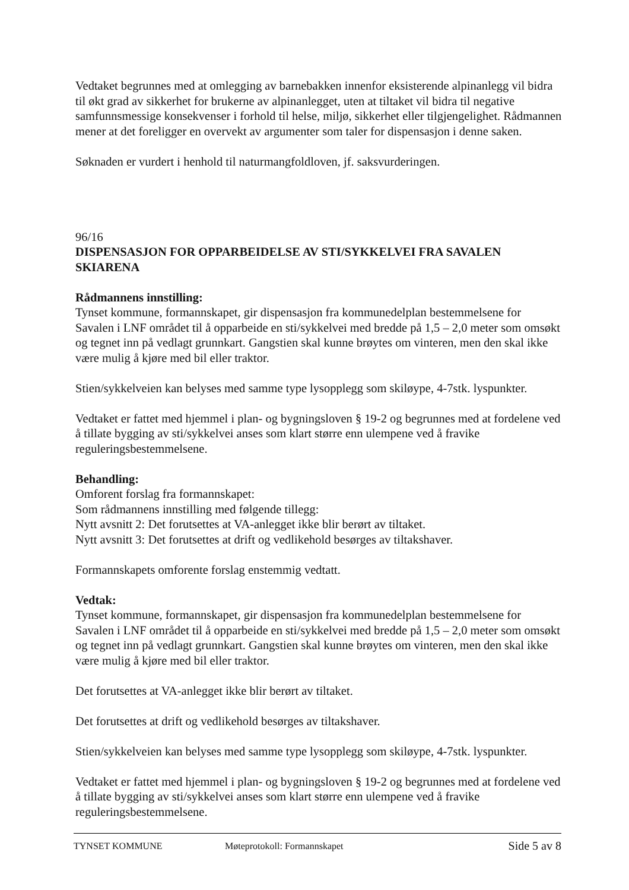Vedtaket begrunnes med at omlegging av barnebakken innenfor eksisterende alpinanlegg vil bidra til økt grad av sikkerhet for brukerne av alpinanlegget, uten at tiltaket vil bidra til negative samfunnsmessige konsekvenser i forhold til helse, miljø, sikkerhet eller tilgjengelighet. Rådmannen mener at det foreligger en overvekt av argumenter som taler for dispensasjon i denne saken.
Søknaden er vurdert i henhold til naturmangfoldloven, jf. saksvurderingen.
96/16
DISPENSASJON FOR OPPARBEIDELSE AV STI/SYKKELVEI FRA SAVALEN SKIARENA
Rådmannens innstilling:
Tynset kommune, formannskapet, gir dispensasjon fra kommunedelplan bestemmelsene for Savalen i LNF området til å opparbeide en sti/sykkelvei med bredde på 1,5 – 2,0 meter som omsøkt og tegnet inn på vedlagt grunnkart. Gangstien skal kunne brøytes om vinteren, men den skal ikke være mulig å kjøre med bil eller traktor.
Stien/sykkelveien kan belyses med samme type lysopplegg som skiløype, 4-7stk. lyspunkter.
Vedtaket er fattet med hjemmel i plan- og bygningsloven § 19-2 og begrunnes med at fordelene ved å tillate bygging av sti/sykkelvei anses som klart større enn ulempene ved å fravike reguleringsbestemmelsene.
Behandling:
Omforent forslag fra formannskapet:
Som rådmannens innstilling med følgende tillegg:
Nytt avsnitt 2: Det forutsettes at VA-anlegget ikke blir berørt av tiltaket.
Nytt avsnitt 3: Det forutsettes at drift og vedlikehold besørges av tiltakshaver.
Formannskapets omforente forslag enstemmig vedtatt.
Vedtak:
Tynset kommune, formannskapet, gir dispensasjon fra kommunedelplan bestemmelsene for Savalen i LNF området til å opparbeide en sti/sykkelvei med bredde på 1,5 – 2,0 meter som omsøkt og tegnet inn på vedlagt grunnkart. Gangstien skal kunne brøytes om vinteren, men den skal ikke være mulig å kjøre med bil eller traktor.
Det forutsettes at VA-anlegget ikke blir berørt av tiltaket.
Det forutsettes at drift og vedlikehold besørges av tiltakshaver.
Stien/sykkelveien kan belyses med samme type lysopplegg som skiløype, 4-7stk. lyspunkter.
Vedtaket er fattet med hjemmel i plan- og bygningsloven § 19-2 og begrunnes med at fordelene ved å tillate bygging av sti/sykkelvei anses som klart større enn ulempene ved å fravike reguleringsbestemmelsene.
TYNSET KOMMUNE Møteprotokoll: Formannskapet Side 5 av 8